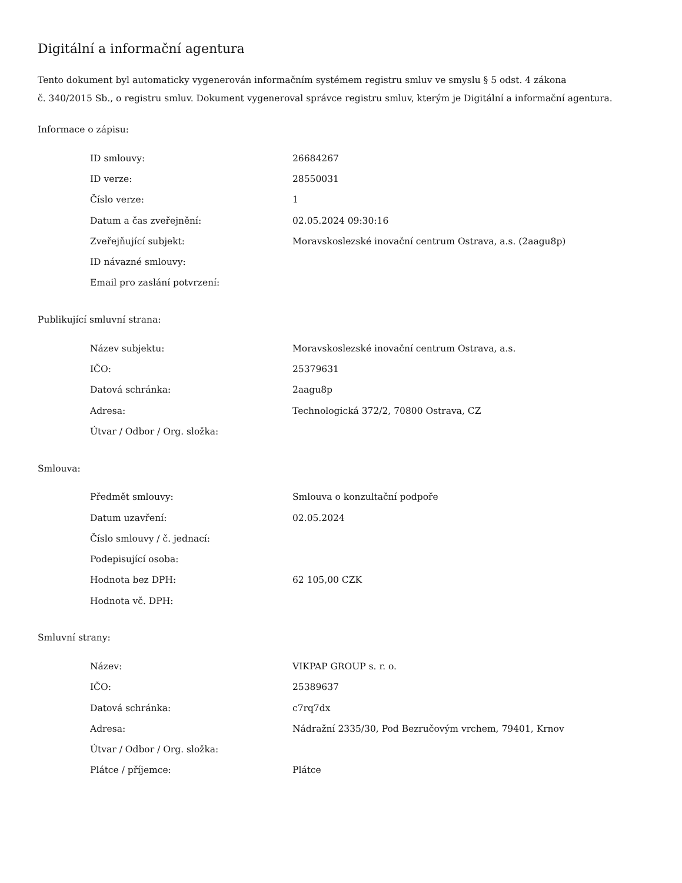Digitální a informační agentura
Tento dokument byl automaticky vygenerován informačním systémem registru smluv ve smyslu § 5 odst. 4 zákona
č. 340/2015 Sb., o registru smluv. Dokument vygeneroval správce registru smluv, kterým je Digitální a informační agentura.
Informace o zápisu:
| ID smlouvy: | 26684267 |
| ID verze: | 28550031 |
| Číslo verze: | 1 |
| Datum a čas zveřejnění: | 02.05.2024 09:30:16 |
| Zveřejňující subjekt: | Moravskoslezské inovační centrum Ostrava, a.s. (2aagu8p) |
| ID návazné smlouvy: | |
| Email pro zaslání potvrzení: | |
Publikující smluvní strana:
| Název subjektu: | Moravskoslezské inovační centrum Ostrava, a.s. |
| IČO: | 25379631 |
| Datová schránka: | 2aagu8p |
| Adresa: | Technologická 372/2, 70800 Ostrava, CZ |
| Útvar / Odbor / Org. složka: | |
Smlouva:
| Předmět smlouvy: | Smlouva o konzultační podpoře |
| Datum uzavření: | 02.05.2024 |
| Číslo smlouvy / č. jednací: | |
| Podepisující osoba: | |
| Hodnota bez DPH: | 62 105,00 CZK |
| Hodnota vč. DPH: | |
Smluvní strany:
| Název: | VIKPAP GROUP s. r. o. |
| IČO: | 25389637 |
| Datová schránka: | c7rq7dx |
| Adresa: | Nádražní 2335/30, Pod Bezručovým vrchem, 79401, Krnov |
| Útvar / Odbor / Org. složka: | |
| Plátce / příjemce: | Plátce |